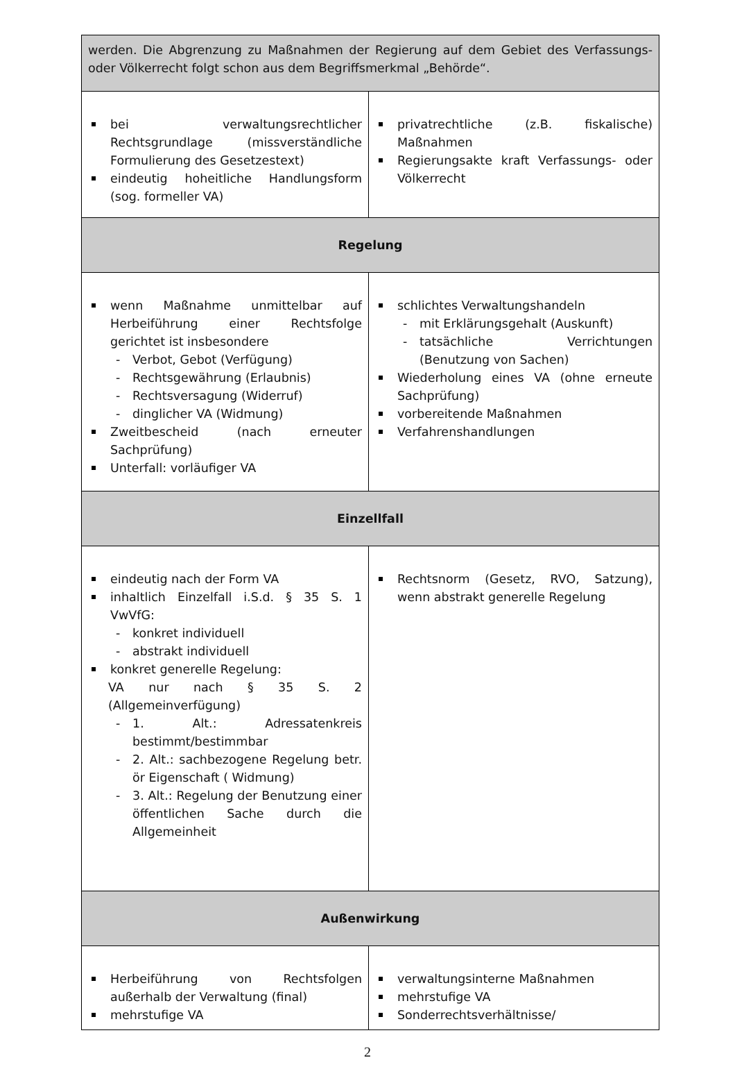| werden. Die Abgrenzung zu Maßnahmen der Regierung auf dem Gebiet des Verfassungs- oder Völkerrecht folgt schon aus dem Begriffsmerkmal „Behörde“. | |
| bei verwaltungsrechtlicher Rechtsgrundlage (missverständliche Formulierung des Gesetzestext) eindeutig hoheitliche Handlungsform (sog. formeller VA) | privatrechtliche (z.B. fiskalische) Maßnahmen Regierungsakte kraft Verfassungs- oder Völkerrecht |
| Regelung | |
| wenn Maßnahme unmittelbar auf Herbeiführung einer Rechtsfolge gerichtet ist insbesondere - Verbot, Gebot (Verfügung) - Rechtsgewährung (Erlaubnis) - Rechtsversagung (Widerruf) - dinglicher VA (Widmung) Zweitbescheid (nach erneuter Sachprüfung) Unterfall: vorläufiger VA | schlichtes Verwaltungshandeln - mit Erklärungsgehalt (Auskunft) - tatsächliche Verrichtungen (Benutzung von Sachen) Wiederholung eines VA (ohne erneute Sachprüfung) vorbereitende Maßnahmen Verfahrenshandlungen |
| Einzellfall | |
| eindeutig nach der Form VA inhaltlich Einzelfall i.S.d. § 35 S. 1 VwVfG: - konkret individuell - abstrakt individuell konkret generelle Regelung: VA nur nach § 35 S. 2 (Allgemeinverfügung) - 1. Alt.: Adressatenkreis bestimmt/bestimmbar - 2. Alt.: sachbezogene Regelung betr. ör Eigenschaft ( Widmung) - 3. Alt.: Regelung der Benutzung einer öffentlichen Sache durch die Allgemeinheit | Rechtsnorm (Gesetz, RVO, Satzung), wenn abstrakt generelle Regelung |
| Außenwirkung | |
| Herbeiführung von Rechtsfolgen außerhalb der Verwaltung (final) mehrstufige VA | verwaltungsinterne Maßnahmen mehrstufige VA Sonderrechtsverhältnisse/ |
2